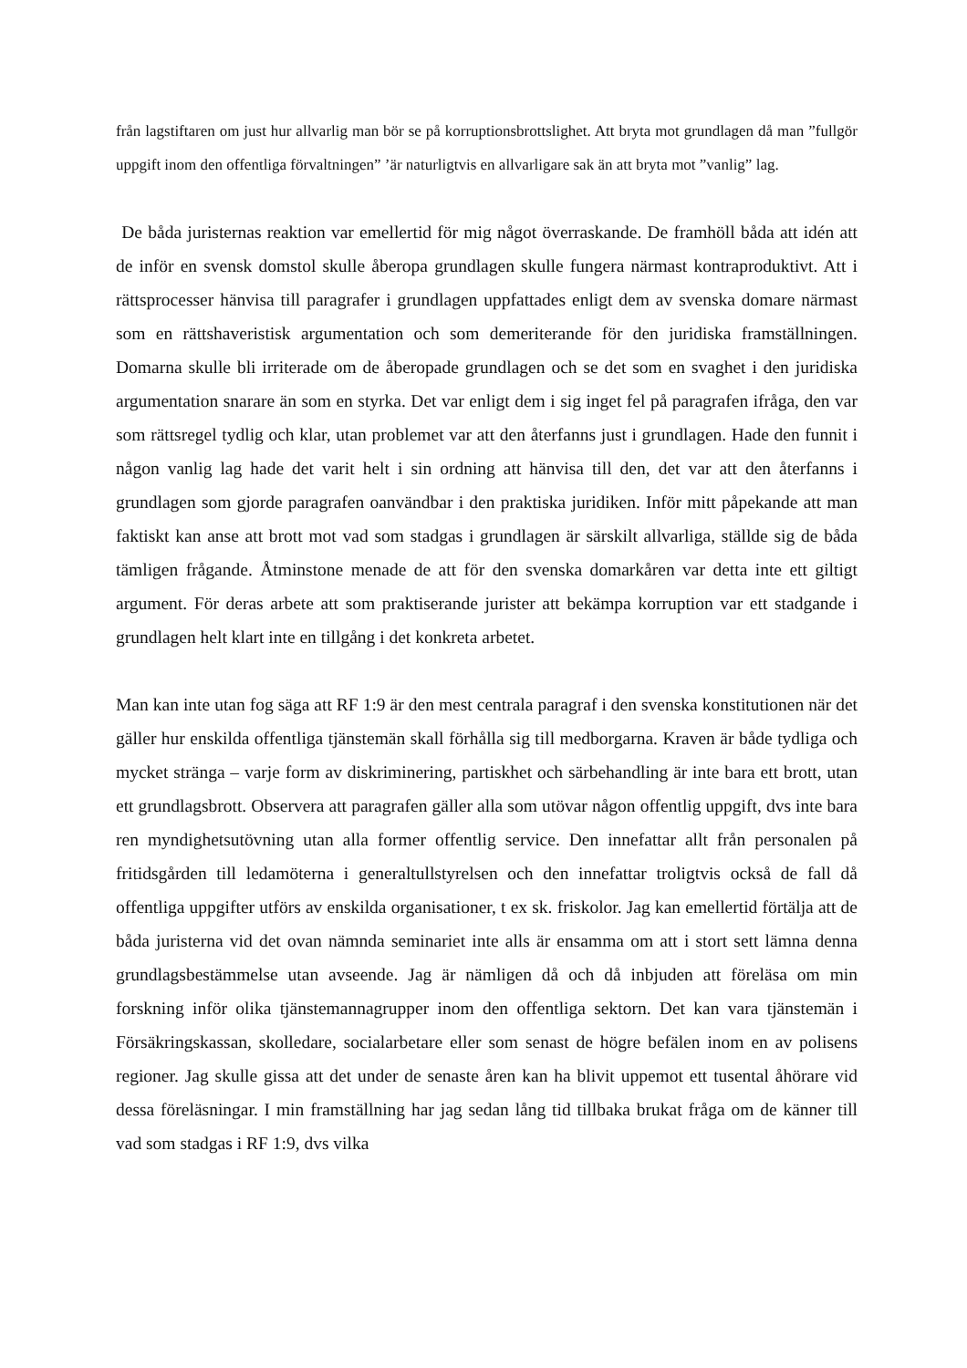från lagstiftaren om just hur allvarlig man bör se på korruptionsbrottslighet. Att bryta mot grundlagen då man ”fullgör uppgift inom den offentliga förvaltningen” ’är naturligtvis en allvarligare sak än att bryta mot ”vanlig” lag.
De båda juristernas reaktion var emellertid för mig något överraskande. De framhöll båda att idén att de inför en svensk domstol skulle åberopa grundlagen skulle fungera närmast kontraproduktivt. Att i rättsprocesser hänvisa till paragrafer i grundlagen uppfattades enligt dem av svenska domare närmast som en rättshaveristisk argumentation och som demeriterande för den juridiska framställningen. Domarna skulle bli irriterade om de åberopade grundlagen och se det som en svaghet i den juridiska argumentation snarare än som en styrka. Det var enligt dem i sig inget fel på paragrafen ifråga, den var som rättsregel tydlig och klar, utan problemet var att den återfanns just i grundlagen. Hade den funnit i någon vanlig lag hade det varit helt i sin ordning att hänvisa till den, det var att den återfanns i grundlagen som gjorde paragrafen oanvändbar i den praktiska juridiken. Inför mitt påpekande att man faktiskt kan anse att brott mot vad som stadgas i grundlagen är särskilt allvarliga, ställde sig de båda tämligen frågande. Åtminstone menade de att för den svenska domarkåren var detta inte ett giltigt argument. För deras arbete att som praktiserande jurister att bekämpa korruption var ett stadgande i grundlagen helt klart inte en tillgång i det konkreta arbetet.
Man kan inte utan fog säga att RF 1:9 är den mest centrala paragraf i den svenska konstitutionen när det gäller hur enskilda offentliga tjänstemän skall förhålla sig till medborgarna. Kraven är både tydliga och mycket stränga – varje form av diskriminering, partiskhet och särbehandling är inte bara ett brott, utan ett grundlagsbrott. Observera att paragrafen gäller alla som utövar någon offentlig uppgift, dvs inte bara ren myndighetsutövning utan alla former offentlig service. Den innefattar allt från personalen på fritidsgården till ledamöterna i generaltullstyrelsen och den innefattar troligtvis också de fall då offentliga uppgifter utförs av enskilda organisationer, t ex sk. friskolor. Jag kan emellertid förtälja att de båda juristerna vid det ovan nämnda seminariet inte alls är ensamma om att i stort sett lämna denna grundlagsbestämmelse utan avseende. Jag är nämligen då och då inbjuden att föreläsa om min forskning inför olika tjänstemannagrupper inom den offentliga sektorn. Det kan vara tjänstemän i Försäkringskassan, skolledare, socialarbetare eller som senast de högre befälen inom en av polisens regioner. Jag skulle gissa att det under de senaste åren kan ha blivit uppemot ett tusental åhörare vid dessa föreläsningar. I min framställning har jag sedan lång tid tillbaka brukat fråga om de känner till vad som stadgas i RF 1:9, dvs vilka